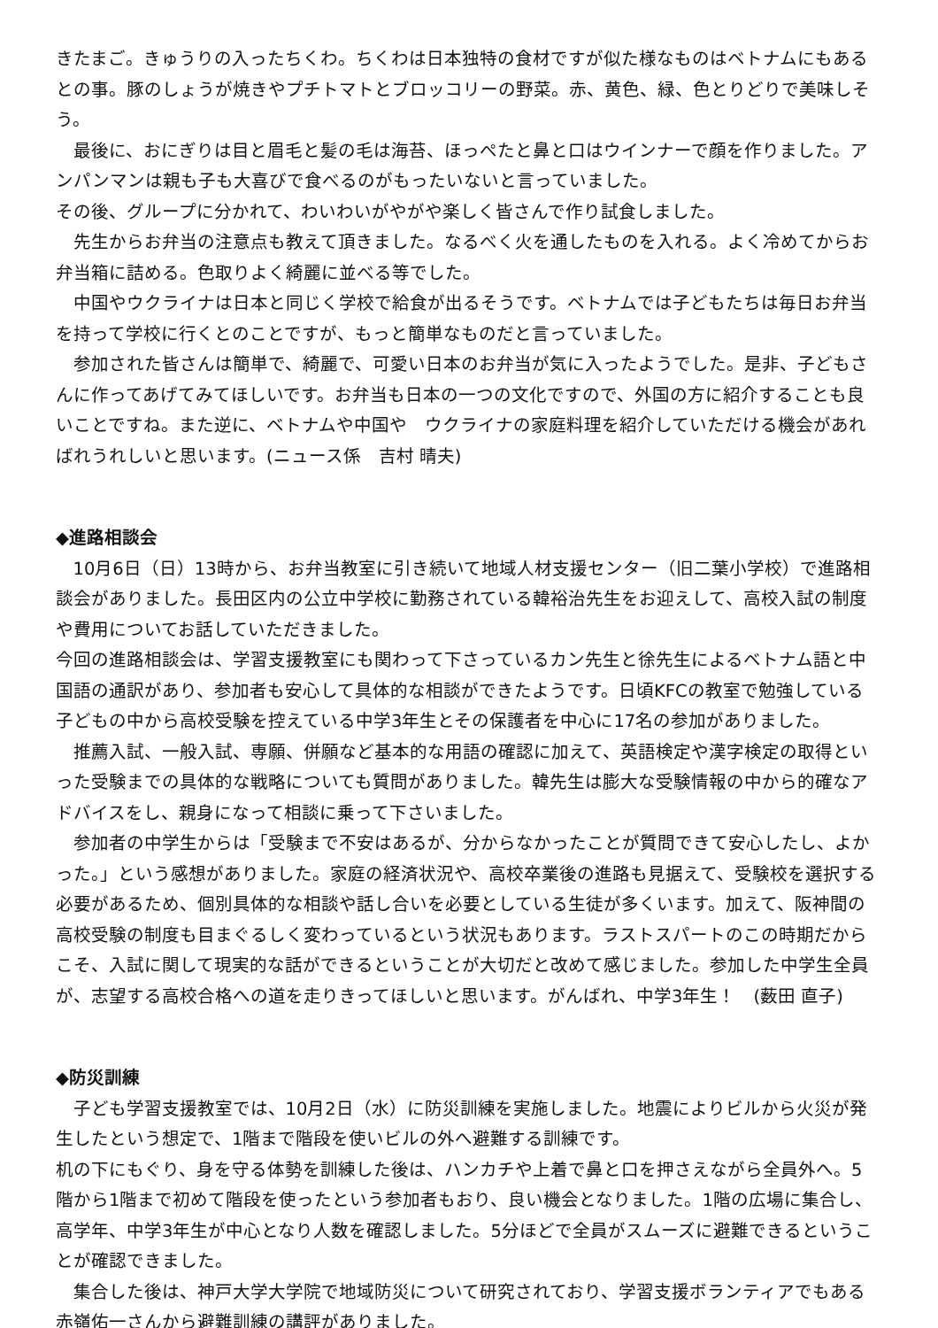きたまご。きゅうりの入ったちくわ。ちくわは日本独特の食材ですが似た様なものはベトナムにもあるとの事。豚のしょうが焼きやプチトマトとブロッコリーの野菜。赤、黄色、緑、色とりどりで美味しそう。
最後に、おにぎりは目と眉毛と髪の毛は海苔、ほっぺたと鼻と口はウインナーで顔を作りました。アンパンマンは親も子も大喜びで食べるのがもったいないと言っていました。
その後、グループに分かれて、わいわいがやがや楽しく皆さんで作り試食しました。
先生からお弁当の注意点も教えて頂きました。なるべく火を通したものを入れる。よく冷めてからお弁当箱に詰める。色取りよく綺麗に並べる等でした。
中国やウクライナは日本と同じく学校で給食が出るそうです。ベトナムでは子どもたちは毎日お弁当を持って学校に行くとのことですが、もっと簡単なものだと言っていました。
参加された皆さんは簡単で、綺麗で、可愛い日本のお弁当が気に入ったようでした。是非、子どもさんに作ってあげてみてほしいです。お弁当も日本の一つの文化ですので、外国の方に紹介することも良いことですね。また逆に、ベトナムや中国や　ウクライナの家庭料理を紹介していただける機会があればれうれしいと思います。(ニュース係　吉村 晴夫)
◆進路相談会
10月6日（日）13時から、お弁当教室に引き続いて地域人材支援センター（旧二葉小学校）で進路相談会がありました。長田区内の公立中学校に勤務されている韓裕治先生をお迎えして、高校入試の制度や費用についてお話していただきました。
今回の進路相談会は、学習支援教室にも関わって下さっているカン先生と徐先生によるベトナム語と中国語の通訳があり、参加者も安心して具体的な相談ができたようです。日頃KFCの教室で勉強している子どもの中から高校受験を控えている中学3年生とその保護者を中心に17名の参加がありました。
推薦入試、一般入試、専願、併願など基本的な用語の確認に加えて、英語検定や漢字検定の取得といった受験までの具体的な戦略についても質問がありました。韓先生は膨大な受験情報の中から的確なアドバイスをし、親身になって相談に乗って下さいました。
参加者の中学生からは「受験まで不安はあるが、分からなかったことが質問できて安心したし、よかった。」という感想がありました。家庭の経済状況や、高校卒業後の進路も見据えて、受験校を選択する必要があるため、個別具体的な相談や話し合いを必要としている生徒が多くいます。加えて、阪神間の高校受験の制度も目まぐるしく変わっているという状況もあります。ラストスパートのこの時期だからこそ、入試に関して現実的な話ができるということが大切だと改めて感じました。参加した中学生全員が、志望する高校合格への道を走りきってほしいと思います。がんばれ、中学3年生！　(薮田 直子)
◆防災訓練
子ども学習支援教室では、10月2日（水）に防災訓練を実施しました。地震によりビルから火災が発生したという想定で、1階まで階段を使いビルの外へ避難する訓練です。
机の下にもぐり、身を守る体勢を訓練した後は、ハンカチや上着で鼻と口を押さえながら全員外へ。5階から1階まで初めて階段を使ったという参加者もおり、良い機会となりました。1階の広場に集合し、高学年、中学3年生が中心となり人数を確認しました。5分ほどで全員がスムーズに避難できるということが確認できました。
集合した後は、神戸大学大学院で地域防災について研究されており、学習支援ボランティアでもある赤嶺佑一さんから避難訓練の講評がありました。